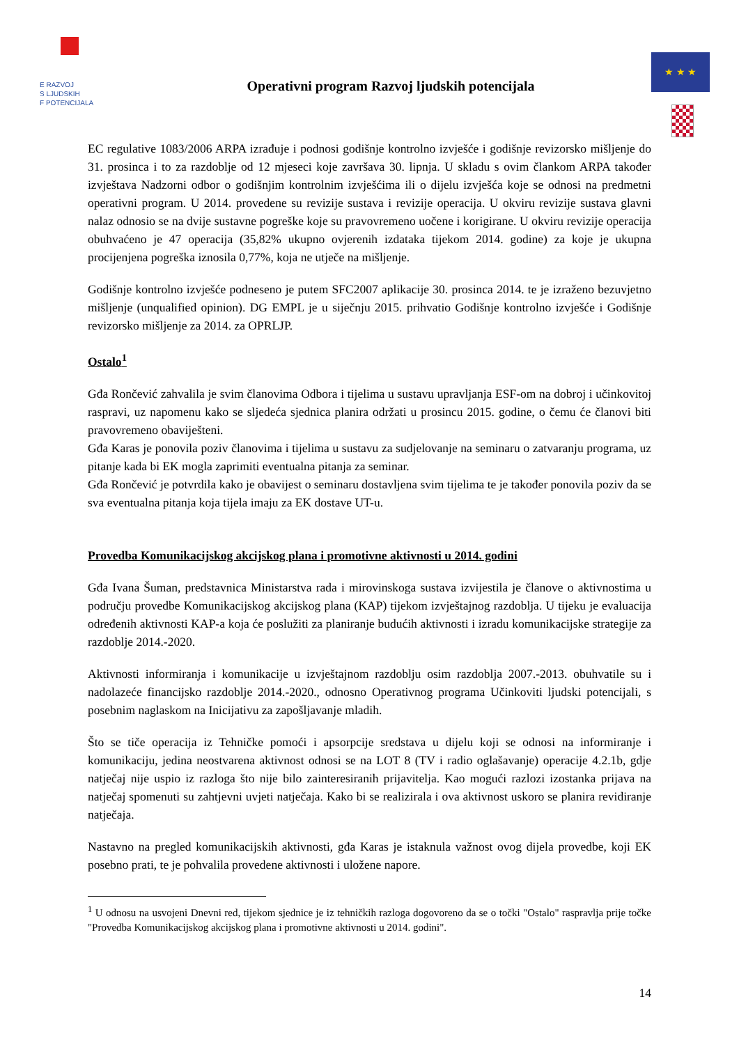E RAZVOJ
S LJUDSKIH
F POTENCIJALA
Operativni program Razvoj ljudskih potencijala
★ ★ ★
EC regulative 1083/2006 ARPA izrađuje i podnosi godišnje kontrolno izvješće i godišnje revizorsko mišljenje do 31. prosinca i to za razdoblje od 12 mjeseci koje završava 30. lipnja. U skladu s ovim člankom ARPA također izvještava Nadzorni odbor o godišnjim kontrolnim izvješćima ili o dijelu izvješća koje se odnosi na predmetni operativni program. U 2014. provedene su revizije sustava i revizije operacija. U okviru revizije sustava glavni nalaz odnosio se na dvije sustavne pogreške koje su pravovremeno uočene i korigirane. U okviru revizije operacija obuhvaćeno je 47 operacija (35,82% ukupno ovjerenih izdataka tijekom 2014. godine) za koje je ukupna procijenjena pogreška iznosila 0,77%, koja ne utječe na mišljenje.
Godišnje kontrolno izvješće podneseno je putem SFC2007 aplikacije 30. prosinca 2014. te je izraženo bezuvjetno mišljenje (unqualified opinion). DG EMPL je u siječnju 2015. prihvatio Godišnje kontrolno izvješće i Godišnje revizorsko mišljenje za 2014. za OPRLJP.
Ostalo<sup>1</sup>
Gđa Rončević zahvalila je svim članovima Odbora i tijelima u sustavu upravljanja ESF-om na dobroj i učinkovitoj raspravi, uz napomenu kako se sljedeća sjednica planira održati u prosincu 2015. godine, o čemu će članovi biti pravovremeno obaviješteni.
Gđa Karas je ponovila poziv članovima i tijelima u sustavu za sudjelovanje na seminaru o zatvaranju programa, uz pitanje kada bi EK mogla zaprimiti eventualna pitanja za seminar.
Gđa Rončević je potvrdila kako je obavijest o seminaru dostavljena svim tijelima te je također ponovila poziv da se sva eventualna pitanja koja tijela imaju za EK dostave UT-u.
Provedba Komunikacijskog akcijskog plana i promotivne aktivnosti u 2014. godini
Gđa Ivana Šuman, predstavnica Ministarstva rada i mirovinskoga sustava izvijestila je članove o aktivnostima u području provedbe Komunikacijskog akcijskog plana (KAP) tijekom izvještajnog razdoblja. U tijeku je evaluacija određenih aktivnosti KAP-a koja će poslužiti za planiranje budućih aktivnosti i izradu komunikacijske strategije za razdoblje 2014.-2020.
Aktivnosti informiranja i komunikacije u izvještajnom razdoblju osim razdoblja 2007.-2013. obuhvatile su i nadolazeće financijsko razdoblje 2014.-2020., odnosno Operativnog programa Učinkoviti ljudski potencijali, s posebnim naglaskom na Inicijativu za zapošljavanje mladih.
Što se tiče operacija iz Tehničke pomoći i apsorpcije sredstava u dijelu koji se odnosi na informiranje i komunikaciju, jedina neostvarena aktivnost odnosi se na LOT 8 (TV i radio oglašavanje) operacije 4.2.1b, gdje natječaj nije uspio iz razloga što nije bilo zainteresiranih prijavitelja. Kao mogući razlozi izostanka prijava na natječaj spomenuti su zahtjevni uvjeti natječaja. Kako bi se realizirala i ova aktivnost uskoro se planira revidiranje natječaja.
Nastavno na pregled komunikacijskih aktivnosti, gđa Karas je istaknula važnost ovog dijela provedbe, koji EK posebno prati, te je pohvalila provedene aktivnosti i uložene napore.
<sup>1</sup> U odnosu na usvojeni Dnevni red, tijekom sjednice je iz tehničkih razloga dogovoreno da se o točki "Ostalo" raspravlja prije točke "Provedba Komunikacijskog akcijskog plana i promotivne aktivnosti u 2014. godini".
14